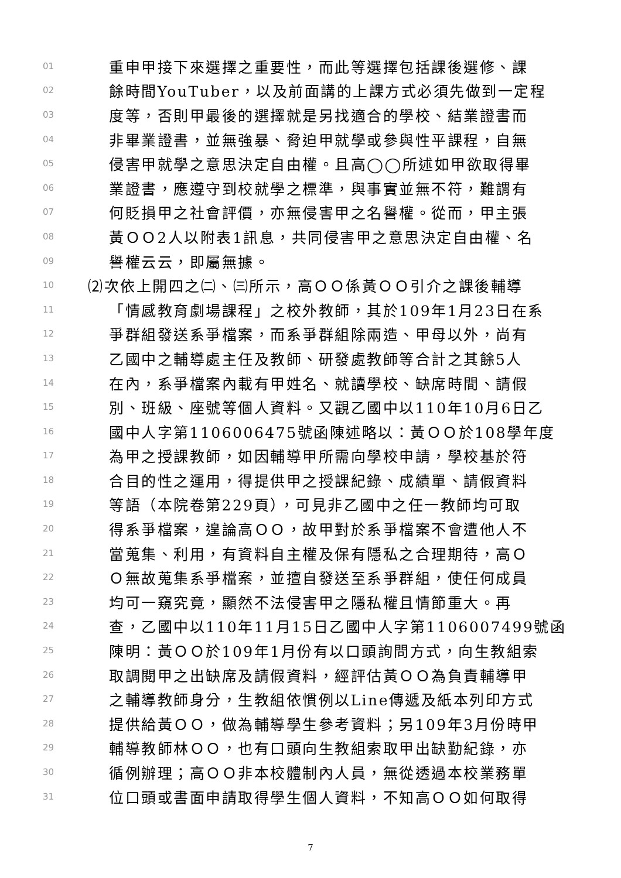01 重申甲接下來選擇之重要性，而此等選擇包括課後選修、課
02 餘時間YouTuber，以及前面講的上課方式必須先做到一定程
03 度等，否則甲最後的選擇就是另找適合的學校、結業證書而
04 非畢業證書，並無強暴、脅迫甲就學或參與性平課程，自無
05 侵害甲就學之意思決定自由權。且高◯◯所述如甲欲取得畢
06 業證書，應遵守到校就學之標準，與事實並無不符，難謂有
07 何貶損甲之社會評價，亦無侵害甲之名譽權。從而，甲主張
08 黃ＯＯ2人以附表1訊息，共同侵害甲之意思決定自由權、名
09 譽權云云，即屬無據。
10 ⑵次依上開四之㈡、㈢所示，高ＯＯ係黃ＯＯ引介之課後輔導
11 「情感教育劇場課程」之校外教師，其於109年1月23日在系
12 爭群組發送系爭檔案，而系爭群組除兩造、甲母以外，尚有
13 乙國中之輔導處主任及教師、研發處教師等合計之其餘5人
14 在內，系爭檔案內載有甲姓名、就讀學校、缺席時間、請假
15 別、班級、座號等個人資料。又觀乙國中以110年10月6日乙
16 國中人字第1106006475號函陳述略以：黃ＯＯ於108學年度
17 為甲之授課教師，如因輔導甲所需向學校申請，學校基於符
18 合目的性之運用，得提供甲之授課紀錄、成績單、請假資料
19 等語（本院卷第229頁），可見非乙國中之任一教師均可取
20 得系爭檔案，遑論高ＯＯ，故甲對於系爭檔案不會遭他人不
21 當蒐集、利用，有資料自主權及保有隱私之合理期待，高Ｏ
22 Ｏ無故蒐集系爭檔案，並擅自發送至系爭群組，使任何成員
23 均可一窺究竟，顯然不法侵害甲之隱私權且情節重大。再
24 查，乙國中以110年11月15日乙國中人字第1106007499號函
25 陳明：黃ＯＯ於109年1月份有以口頭詢問方式，向生教組索
26 取調閱甲之出缺席及請假資料，經評估黃ＯＯ為負責輔導甲
27 之輔導教師身分，生教組依慣例以Line傳遞及紙本列印方式
28 提供給黃ＯＯ，做為輔導學生參考資料；另109年3月份時甲
29 輔導教師林ＯＯ，也有口頭向生教組索取甲出缺勤紀錄，亦
30 循例辦理；高ＯＯ非本校體制內人員，無從透過本校業務單
31 位口頭或書面申請取得學生個人資料，不知高ＯＯ如何取得
7